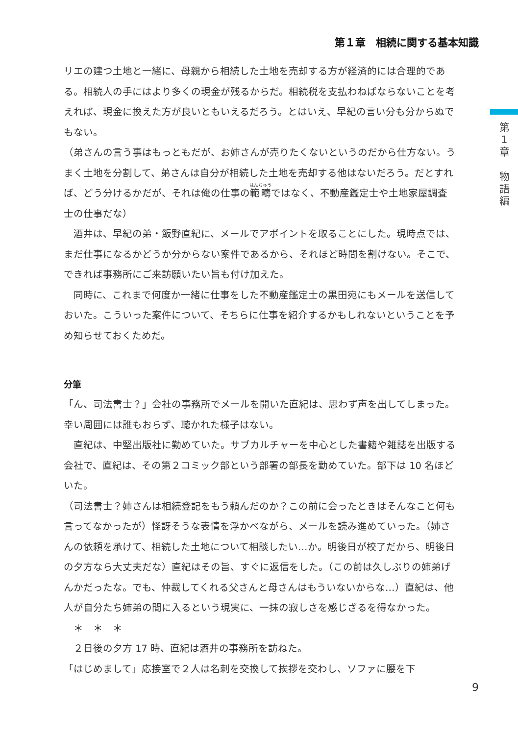第１章　相続に関する基本知識
第
1
章
物
語
編
リエの建つ土地と一緒に、母親から相続した土地を売却する方が経済的には合理的である。相続人の手にはより多くの現金が残るからだ。相続税を支払わねばならないことを考えれば、現金に換えた方が良いともいえるだろう。とはいえ、早紀の言い分も分からぬでもない。
（弟さんの言う事はもっともだが、お姉さんが売りたくないというのだから仕方ない。うまく土地を分割して、弟さんは自分が相続した土地を売却する他はないだろう。だとすれば、どう分けるかだが、それは俺の仕事の範疇ではなく、不動産鑑定士や土地家屋調査士の仕事だな）
　酒井は、早紀の弟・飯野直紀に、メールでアポイントを取ることにした。現時点では、まだ仕事になるかどうか分からない案件であるから、それほど時間を割けない。そこで、できれば事務所にご来訪願いたい旨も付け加えた。
　同時に、これまで何度か一緒に仕事をした不動産鑑定士の黒田宛にもメールを送信しておいた。こういった案件について、そちらに仕事を紹介するかもしれないということを予め知らせておくためだ。
分筆
「ん、司法書士？」会社の事務所でメールを開いた直紀は、思わず声を出してしまった。幸い周囲には誰もおらず、聴かれた様子はない。
　直紀は、中堅出版社に勤めていた。サブカルチャーを中心とした書籍や雑誌を出版する会社で、直紀は、その第２コミック部という部署の部長を勤めていた。部下は 10 名ほどいた。
（司法書士？姉さんは相続登記をもう頼んだのか？この前に会ったときはそんなこと何も言ってなかったが）怪訝そうな表情を浮かべながら、メールを読み進めていった。（姉さんの依頼を承けて、相続した土地について相談したい…か。明後日が校了だから、明後日の夕方なら大丈夫だな）直紀はその旨、すぐに返信をした。（この前は久しぶりの姉弟げんかだったな。でも、仲裁してくれる父さんと母さんはもういないからな…）直紀は、他人が自分たち姉弟の間に入るという現実に、一抹の寂しさを感じざるを得なかった。
　＊　＊　＊
　２日後の夕方 17 時、直紀は酒井の事務所を訪ねた。
「はじめまして」応接室で２人は名刺を交換して挨拶を交わし、ソファに腰を下
9